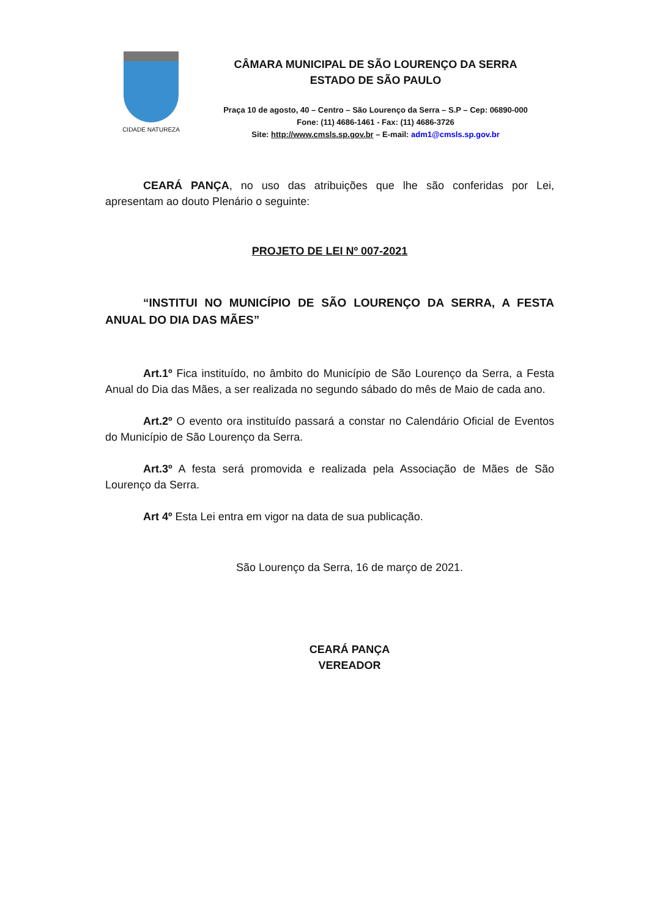CIDADE NATUREZA
CÂMARA MUNICIPAL DE SÃO LOURENÇO DA SERRA
ESTADO DE SÃO PAULO
Praça 10 de agosto, 40 – Centro – São Lourenço da Serra – S.P – Cep: 06890-000
Fone: (11) 4686-1461 - Fax: (11) 4686-3726
Site: http://www.cmsls.sp.gov.br – E-mail: adm1@cmsls.sp.gov.br
CEARÁ PANÇA, no uso das atribuições que lhe são conferidas por Lei, apresentam ao douto Plenário o seguinte:
PROJETO DE LEI Nº 007-2021
“INSTITUI NO MUNICÍPIO DE SÃO LOURENÇO DA SERRA, A FESTA ANUAL DO DIA DAS MÃES”
Art.1º Fica instituído, no âmbito do Município de São Lourenço da Serra, a Festa Anual do Dia das Mães, a ser realizada no segundo sábado do mês de Maio de cada ano.
Art.2º O evento ora instituído passará a constar no Calendário Oficial de Eventos do Município de São Lourenço da Serra.
Art.3º A festa será promovida e realizada pela Associação de Mães de São Lourenço da Serra.
Art 4º Esta Lei entra em vigor na data de sua publicação.
São Lourenço da Serra, 16 de março de 2021.
CEARÁ PANÇA
VEREADOR